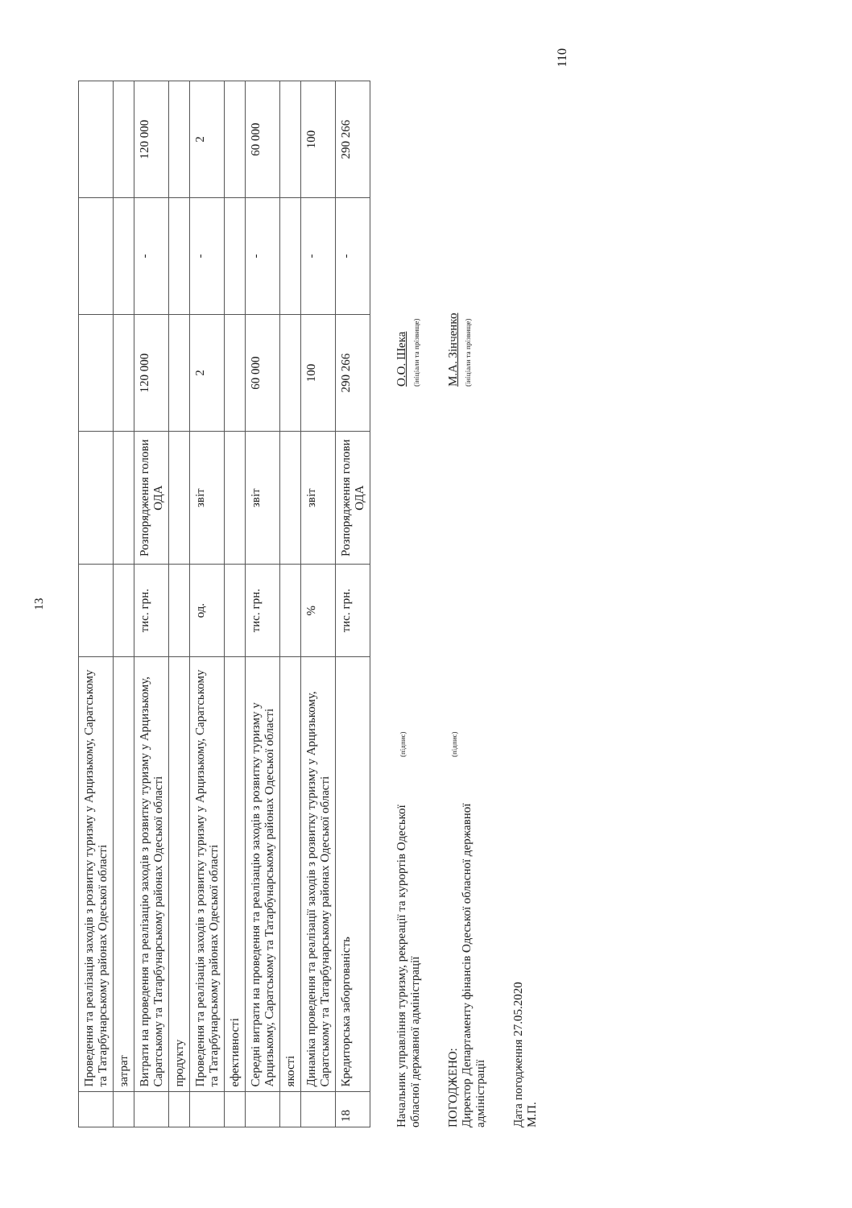13
| | Проведення та реалізація заходів з розвитку туризму у Арцизькому, Саратському та Татарбунарському районах Одеської області | | | | | |
| | затрат | | | | | |
| | Витрати на проведення та реалізацію заходів з розвитку туризму у Арцизькому, Саратському та Татарбунарському районах Одеської області | тис. грн. | Розпорядження голови ОДА | 120 000 | - | 120 000 |
| | продукту | | | | | |
| | Проведення та реалізація заходів з розвитку туризму у Арцизькому, Саратському та Татарбунарському районах Одеської області | од. | звіт | 2 | - | 2 |
| | ефективності | | | | | |
| | Середні витрати на проведення та реалізацію заходів з розвитку туризму у Арцизькому, Саратському та Татарбунарському районах Одеської області | тис. грн. | звіт | 60 000 | - | 60 000 |
| | якості | | | | | |
| | Динаміка проведення та реалізації заходів з розвитку туризму у Арцизькому, Саратському та Татарбунарському районах Одеської області | % | звіт | 100 | - | 100 |
| 18 | Кредиторська заборгованість | тис. грн. | Розпорядження голови ОДА | 290 266 | - | 290 266 |
Начальник управління туризму, рекреації та курортів Одеської обласної державної адміністрації
(підпис)
О.О. Шека
(ініціали та прізвище)
ПОГОДЖЕНО:
Директор Департаменту фінансів Одеської обласної державної адміністрації
(підпис)
М.А. Зінченко
(ініціали та прізвище)
Дата погодження 27.05.2020
М.П.
110